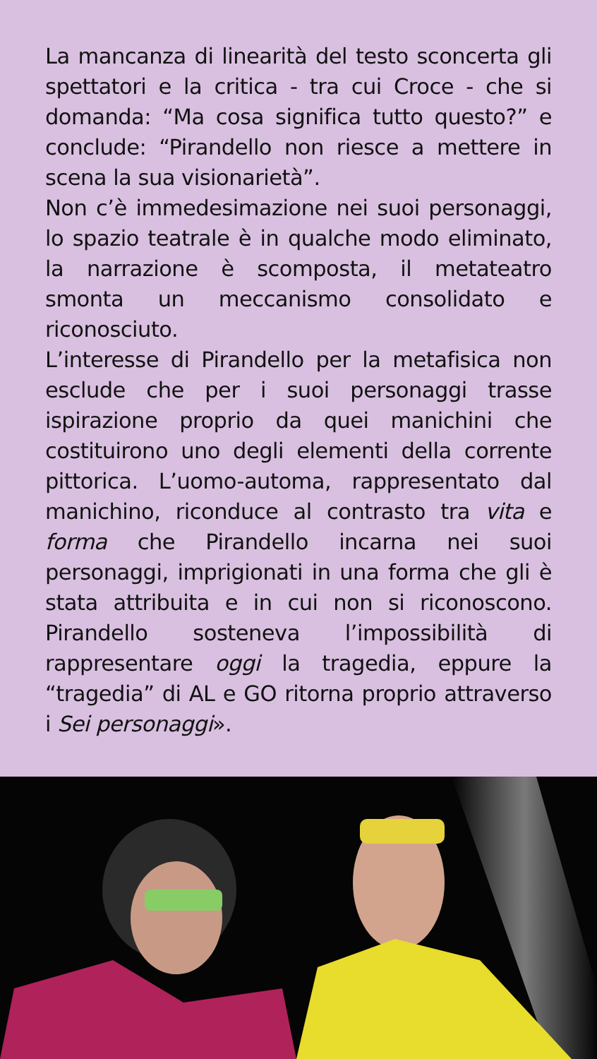La mancanza di linearità del testo sconcerta gli spettatori e la critica - tra cui Croce - che si domanda: “Ma cosa significa tutto questo?” e conclude: “Pirandello non riesce a mettere in scena la sua visionarietà”.
Non c’è immedesimazione nei suoi personaggi, lo spazio teatrale è in qualche modo eliminato, la narrazione è scomposta, il metateatro smonta un meccanismo consolidato e riconosciuto.
L’interesse di Pirandello per la metafisica non esclude che per i suoi personaggi trasse ispirazione proprio da quei manichini che costituirono uno degli elementi della corrente pittorica. L’uomo-automa, rappresentato dal manichino, riconduce al contrasto tra vita e forma che Pirandello incarna nei suoi personaggi, imprigionati in una forma che gli è stata attribuita e in cui non si riconoscono. Pirandello sosteneva l’impossibilità di rappresentare oggi la tragedia, eppure la “tragedia” di AL e GO ritorna proprio attraverso i Sei personaggi».